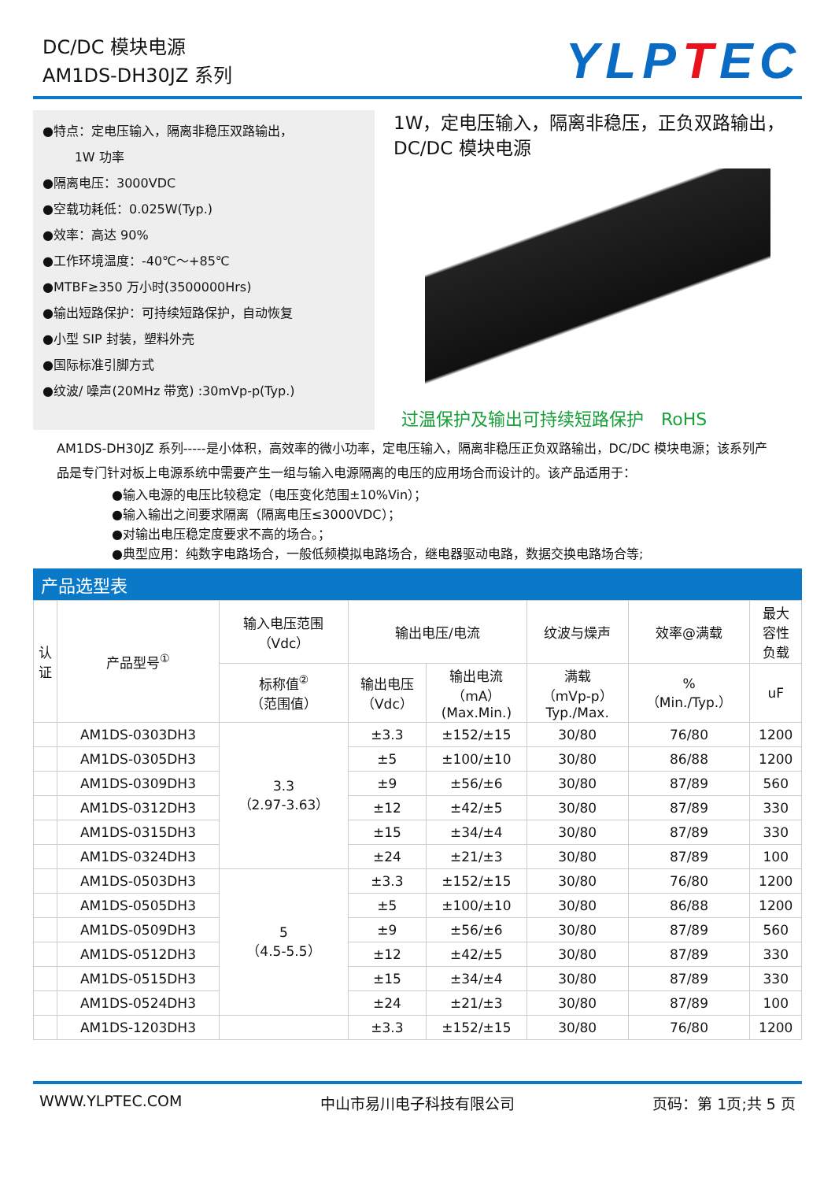DC/DC 模块电源
AM1DS-DH30JZ 系列
YLPTEC
●特点：定电压输入，隔离非稳压双路输出，
1W 功率
●隔离电压：3000VDC
●空载功耗低：0.025W(Typ.)
●效率：高达 90%
●工作环境温度：-40℃～+85℃
●MTBF≥350 万小时(3500000Hrs)
●输出短路保护：可持续短路保护，自动恢复
●小型 SIP 封装，塑料外壳
●国际标准引脚方式
●纹波/ 噪声(20MHz 带宽) :30mVp-p(Typ.)
1W，定电压输入，隔离非稳压，正负双路输出，
DC/DC 模块电源
过温保护及输出可持续短路保护　RoHS
AM1DS-DH30JZ 系列-----是小体积，高效率的微小功率，定电压输入，隔离非稳压正负双路输出，DC/DC 模块电源；该系列产品是专门针对板上电源系统中需要产生一组与输入电源隔离的电压的应用场合而设计的。该产品适用于：
●输入电源的电压比较稳定（电压变化范围±10%Vin）；
●输入输出之间要求隔离（隔离电压≤3000VDC）；
●对输出电压稳定度要求不高的场合。；
●典型应用：纯数字电路场合，一般低频模拟电路场合，继电器驱动电路，数据交换电路场合等;
产品选型表
| 认 证 | 产品型号<sup>①</sup> | 输入电压范围 （Vdc） | 输出电压/电流 | | 纹波与燥声 | 效率@满载 | 最大 容性 负载 |
| --- | --- | --- | --- | --- | --- | --- | --- |
| | | 标称值<sup>②</sup> （范围值） | 输出电压 （Vdc） | 输出电流 （mA） (Max.Min.) | 满载 （mVp-p） Typ./Max. | % （Min./Typ.） | uF |
| | AM1DS-0303DH3 | 3.3 （2.97-3.63） | ±3.3 | ±152/±15 | 30/80 | 76/80 | 1200 |
| | AM1DS-0305DH3 | | ±5 | ±100/±10 | 30/80 | 86/88 | 1200 |
| | AM1DS-0309DH3 | | ±9 | ±56/±6 | 30/80 | 87/89 | 560 |
| | AM1DS-0312DH3 | | ±12 | ±42/±5 | 30/80 | 87/89 | 330 |
| | AM1DS-0315DH3 | | ±15 | ±34/±4 | 30/80 | 87/89 | 330 |
| | AM1DS-0324DH3 | | ±24 | ±21/±3 | 30/80 | 87/89 | 100 |
| | AM1DS-0503DH3 | 5 （4.5-5.5） | ±3.3 | ±152/±15 | 30/80 | 76/80 | 1200 |
| | AM1DS-0505DH3 | | ±5 | ±100/±10 | 30/80 | 86/88 | 1200 |
| | AM1DS-0509DH3 | | ±9 | ±56/±6 | 30/80 | 87/89 | 560 |
| | AM1DS-0512DH3 | | ±12 | ±42/±5 | 30/80 | 87/89 | 330 |
| | AM1DS-0515DH3 | | ±15 | ±34/±4 | 30/80 | 87/89 | 330 |
| | AM1DS-0524DH3 | | ±24 | ±21/±3 | 30/80 | 87/89 | 100 |
| | AM1DS-1203DH3 | | ±3.3 | ±152/±15 | 30/80 | 76/80 | 1200 |
WWW.YLPTEC.COM 中山市易川电子科技有限公司 页码：第 1页;共 5 页